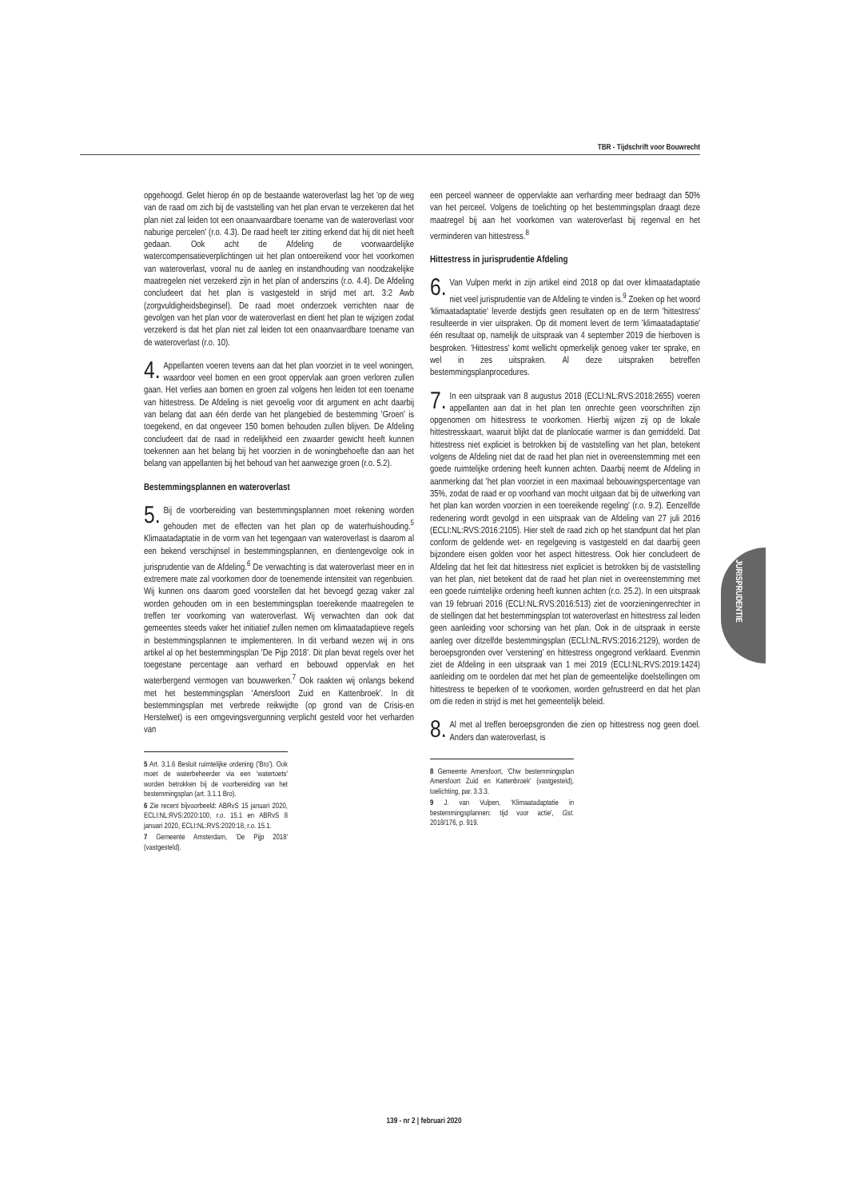TBR - Tijdschrift voor Bouwrecht
opgehoogd. Gelet hierop én op de bestaande wateroverlast lag het 'op de weg van de raad om zich bij de vaststelling van het plan ervan te verzekeren dat het plan niet zal leiden tot een onaanvaardbare toename van de wateroverlast voor naburige percelen' (r.o. 4.3). De raad heeft ter zitting erkend dat hij dit niet heeft gedaan. Ook acht de Afdeling de voorwaardelijke watercompensatieverplichtingen uit het plan ontoereikend voor het voorkomen van wateroverlast, vooral nu de aanleg en instandhouding van noodzakelijke maatregelen niet verzekerd zijn in het plan of anderszins (r.o. 4.4). De Afdeling concludeert dat het plan is vastgesteld in strijd met art. 3:2 Awb (zorgvuldigheidsbeginsel). De raad moet onderzoek verrichten naar de gevolgen van het plan voor de wateroverlast en dient het plan te wijzigen zodat verzekerd is dat het plan niet zal leiden tot een onaanvaardbare toename van de wateroverlast (r.o. 10).
4. Appellanten voeren tevens aan dat het plan voorziet in te veel woningen, waardoor veel bomen en een groot oppervlak aan groen verloren zullen gaan. Het verlies aan bomen en groen zal volgens hen leiden tot een toename van hittestress. De Afdeling is niet gevoelig voor dit argument en acht daarbij van belang dat aan één derde van het plangebied de bestemming 'Groen' is toegekend, en dat ongeveer 150 bomen behouden zullen blijven. De Afdeling concludeert dat de raad in redelijkheid een zwaarder gewicht heeft kunnen toekennen aan het belang bij het voorzien in de woningbehoefte dan aan het belang van appellanten bij het behoud van het aanwezige groen (r.o. 5.2).
Bestemmingsplannen en wateroverlast
5. Bij de voorbereiding van bestemmingsplannen moet rekening worden gehouden met de effecten van het plan op de waterhuishouding.<sup>5</sup> Klimaatadaptatie in de vorm van het tegengaan van wateroverlast is daarom al een bekend verschijnsel in bestemmingsplannen, en dientengevolge ook in jurisprudentie van de Afdeling.<sup>6</sup> De verwachting is dat wateroverlast meer en in extremere mate zal voorkomen door de toenemende intensiteit van regenbuien. Wij kunnen ons daarom goed voorstellen dat het bevoegd gezag vaker zal worden gehouden om in een bestemmingsplan toereikende maatregelen te treffen ter voorkoming van wateroverlast. Wij verwachten dan ook dat gemeentes steeds vaker het initiatief zullen nemen om klimaatadaptieve regels in bestemmingsplannen te implementeren. In dit verband wezen wij in ons artikel al op het bestemmingsplan 'De Pijp 2018'. Dit plan bevat regels over het toegestane percentage aan verhard en bebouwd oppervlak en het waterbergend vermogen van bouwwerken.<sup>7</sup> Ook raakten wij onlangs bekend met het bestemmingsplan 'Amersfoort Zuid en Kattenbroek'. In dit bestemmingsplan met verbrede reikwijdte (op grond van de Crisis-en Herstelwet) is een omgevingsvergunning verplicht gesteld voor het verharden van
5 Art. 3.1.6 Besluit ruimtelijke ordening ('Bro'). Ook moet de waterbeheerder via een 'watertoets' worden betrokken bij de voorbereiding van het bestemmingsplan (art. 3.1.1 Bro).
6 Zie recent bijvoorbeeld: ABRvS 15 januari 2020, ECLI:NL:RVS:2020:100, r.o. 15.1 en ABRvS 8 januari 2020, ECLI:NL:RVS:2020:18, r.o. 15.1.
7 Gemeente Amsterdam, 'De Pijp 2018' (vastgesteld).
een perceel wanneer de oppervlakte aan verharding meer bedraagt dan 50% van het perceel. Volgens de toelichting op het bestemmingsplan draagt deze maatregel bij aan het voorkomen van wateroverlast bij regenval en het verminderen van hittestress.<sup>8</sup>
Hittestress in jurisprudentie Afdeling
6. Van Vulpen merkt in zijn artikel eind 2018 op dat over klimaatadaptatie niet veel jurisprudentie van de Afdeling te vinden is.<sup>9</sup> Zoeken op het woord 'klimaatadaptatie' leverde destijds geen resultaten op en de term 'hittestress' resulteerde in vier uitspraken. Op dit moment levert de term 'klimaatadaptatie' één resultaat op, namelijk de uitspraak van 4 september 2019 die hierboven is besproken. 'Hittestress' komt wellicht opmerkelijk genoeg vaker ter sprake, en wel in zes uitspraken. Al deze uitspraken betreffen bestemmingsplanprocedures.
7. In een uitspraak van 8 augustus 2018 (ECLI:NL:RVS:2018:2655) voeren appellanten aan dat in het plan ten onrechte geen voorschriften zijn opgenomen om hittestress te voorkomen. Hierbij wijzen zij op de lokale hittestresskaart, waaruit blijkt dat de planlocatie warmer is dan gemiddeld. Dat hittestress niet expliciet is betrokken bij de vaststelling van het plan, betekent volgens de Afdeling niet dat de raad het plan niet in overeenstemming met een goede ruimtelijke ordening heeft kunnen achten. Daarbij neemt de Afdeling in aanmerking dat 'het plan voorziet in een maximaal bebouwingspercentage van 35%, zodat de raad er op voorhand van mocht uitgaan dat bij de uitwerking van het plan kan worden voorzien in een toereikende regeling' (r.o. 9.2). Eenzelfde redenering wordt gevolgd in een uitspraak van de Afdeling van 27 juli 2016 (ECLI:NL:RVS:2016:2105). Hier stelt de raad zich op het standpunt dat het plan conform de geldende wet- en regelgeving is vastgesteld en dat daarbij geen bijzondere eisen golden voor het aspect hittestress. Ook hier concludeert de Afdeling dat het feit dat hittestress niet expliciet is betrokken bij de vaststelling van het plan, niet betekent dat de raad het plan niet in overeenstemming met een goede ruimtelijke ordening heeft kunnen achten (r.o. 25.2). In een uitspraak van 19 februari 2016 (ECLI:NL:RVS:2016:513) ziet de voorzieningenrechter in de stellingen dat het bestemmingsplan tot wateroverlast en hittestress zal leiden geen aanleiding voor schorsing van het plan. Ook in de uitspraak in eerste aanleg over ditzelfde bestemmingsplan (ECLI:NL:RVS:2016:2129), worden de beroepsgronden over 'verstening' en hittestress ongegrond verklaard. Evenmin ziet de Afdeling in een uitspraak van 1 mei 2019 (ECLI:NL:RVS:2019:1424) aanleiding om te oordelen dat met het plan de gemeentelijke doelstellingen om hittestress te beperken of te voorkomen, worden gefrustreerd en dat het plan om die reden in strijd is met het gemeentelijk beleid.
8. Al met al treffen beroepsgronden die zien op hittestress nog geen doel. Anders dan wateroverlast, is
8 Gemeente Amersfoort, 'Chw bestemmingsplan Amersfoort Zuid en Kattenbroek' (vastgesteld), toelichting, par. 3.3.3.
9 J. van Vulpen, 'Klimaatadaptatie in bestemmingsplannen: tijd voor actie', Gst. 2018/176, p. 919.
JURISPRUDENTIE
139 - nr 2 | februari 2020